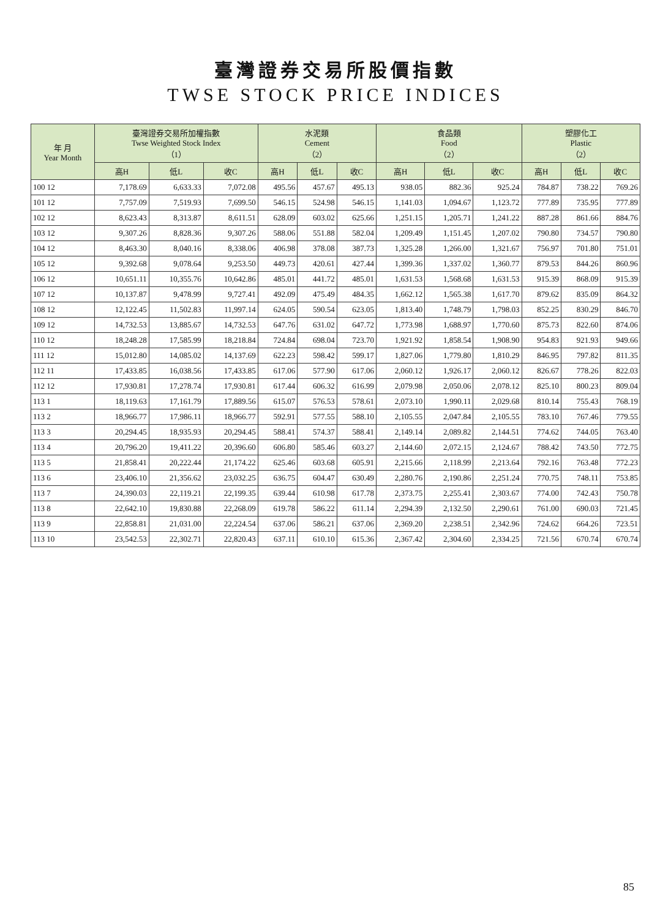臺灣證券交易所股價指數
TWSE STOCK PRICE INDICES
| 年 月 Year Month | 臺灣證券交易所加權指數 Twse Weighted Stock Index （1） | | | 水泥類 Cement （2） | | | 食品類 Food （2） | | | 塑膠化工 Plastic （2） | | |
| --- | --- | --- | --- | --- | --- | --- | --- | --- | --- | --- | --- | --- |
| | 高H | 低L | 收C | 高H | 低L | 收C | 高H | 低L | 收C | 高H | 低L | 收C |
| 100 12 | 7,178.69 | 6,633.33 | 7,072.08 | 495.56 | 457.67 | 495.13 | 938.05 | 882.36 | 925.24 | 784.87 | 738.22 | 769.26 |
| 101 12 | 7,757.09 | 7,519.93 | 7,699.50 | 546.15 | 524.98 | 546.15 | 1,141.03 | 1,094.67 | 1,123.72 | 777.89 | 735.95 | 777.89 |
| 102 12 | 8,623.43 | 8,313.87 | 8,611.51 | 628.09 | 603.02 | 625.66 | 1,251.15 | 1,205.71 | 1,241.22 | 887.28 | 861.66 | 884.76 |
| 103 12 | 9,307.26 | 8,828.36 | 9,307.26 | 588.06 | 551.88 | 582.04 | 1,209.49 | 1,151.45 | 1,207.02 | 790.80 | 734.57 | 790.80 |
| 104 12 | 8,463.30 | 8,040.16 | 8,338.06 | 406.98 | 378.08 | 387.73 | 1,325.28 | 1,266.00 | 1,321.67 | 756.97 | 701.80 | 751.01 |
| 105 12 | 9,392.68 | 9,078.64 | 9,253.50 | 449.73 | 420.61 | 427.44 | 1,399.36 | 1,337.02 | 1,360.77 | 879.53 | 844.26 | 860.96 |
| 106 12 | 10,651.11 | 10,355.76 | 10,642.86 | 485.01 | 441.72 | 485.01 | 1,631.53 | 1,568.68 | 1,631.53 | 915.39 | 868.09 | 915.39 |
| 107 12 | 10,137.87 | 9,478.99 | 9,727.41 | 492.09 | 475.49 | 484.35 | 1,662.12 | 1,565.38 | 1,617.70 | 879.62 | 835.09 | 864.32 |
| 108 12 | 12,122.45 | 11,502.83 | 11,997.14 | 624.05 | 590.54 | 623.05 | 1,813.40 | 1,748.79 | 1,798.03 | 852.25 | 830.29 | 846.70 |
| 109 12 | 14,732.53 | 13,885.67 | 14,732.53 | 647.76 | 631.02 | 647.72 | 1,773.98 | 1,688.97 | 1,770.60 | 875.73 | 822.60 | 874.06 |
| 110 12 | 18,248.28 | 17,585.99 | 18,218.84 | 724.84 | 698.04 | 723.70 | 1,921.92 | 1,858.54 | 1,908.90 | 954.83 | 921.93 | 949.66 |
| 111 12 | 15,012.80 | 14,085.02 | 14,137.69 | 622.23 | 598.42 | 599.17 | 1,827.06 | 1,779.80 | 1,810.29 | 846.95 | 797.82 | 811.35 |
| 112 11 | 17,433.85 | 16,038.56 | 17,433.85 | 617.06 | 577.90 | 617.06 | 2,060.12 | 1,926.17 | 2,060.12 | 826.67 | 778.26 | 822.03 |
| 112 12 | 17,930.81 | 17,278.74 | 17,930.81 | 617.44 | 606.32 | 616.99 | 2,079.98 | 2,050.06 | 2,078.12 | 825.10 | 800.23 | 809.04 |
| 113 1 | 18,119.63 | 17,161.79 | 17,889.56 | 615.07 | 576.53 | 578.61 | 2,073.10 | 1,990.11 | 2,029.68 | 810.14 | 755.43 | 768.19 |
| 113 2 | 18,966.77 | 17,986.11 | 18,966.77 | 592.91 | 577.55 | 588.10 | 2,105.55 | 2,047.84 | 2,105.55 | 783.10 | 767.46 | 779.55 |
| 113 3 | 20,294.45 | 18,935.93 | 20,294.45 | 588.41 | 574.37 | 588.41 | 2,149.14 | 2,089.82 | 2,144.51 | 774.62 | 744.05 | 763.40 |
| 113 4 | 20,796.20 | 19,411.22 | 20,396.60 | 606.80 | 585.46 | 603.27 | 2,144.60 | 2,072.15 | 2,124.67 | 788.42 | 743.50 | 772.75 |
| 113 5 | 21,858.41 | 20,222.44 | 21,174.22 | 625.46 | 603.68 | 605.91 | 2,215.66 | 2,118.99 | 2,213.64 | 792.16 | 763.48 | 772.23 |
| 113 6 | 23,406.10 | 21,356.62 | 23,032.25 | 636.75 | 604.47 | 630.49 | 2,280.76 | 2,190.86 | 2,251.24 | 770.75 | 748.11 | 753.85 |
| 113 7 | 24,390.03 | 22,119.21 | 22,199.35 | 639.44 | 610.98 | 617.78 | 2,373.75 | 2,255.41 | 2,303.67 | 774.00 | 742.43 | 750.78 |
| 113 8 | 22,642.10 | 19,830.88 | 22,268.09 | 619.78 | 586.22 | 611.14 | 2,294.39 | 2,132.50 | 2,290.61 | 761.00 | 690.03 | 721.45 |
| 113 9 | 22,858.81 | 21,031.00 | 22,224.54 | 637.06 | 586.21 | 637.06 | 2,369.20 | 2,238.51 | 2,342.96 | 724.62 | 664.26 | 723.51 |
| 113 10 | 23,542.53 | 22,302.71 | 22,820.43 | 637.11 | 610.10 | 615.36 | 2,367.42 | 2,304.60 | 2,334.25 | 721.56 | 670.74 | 670.74 |
85